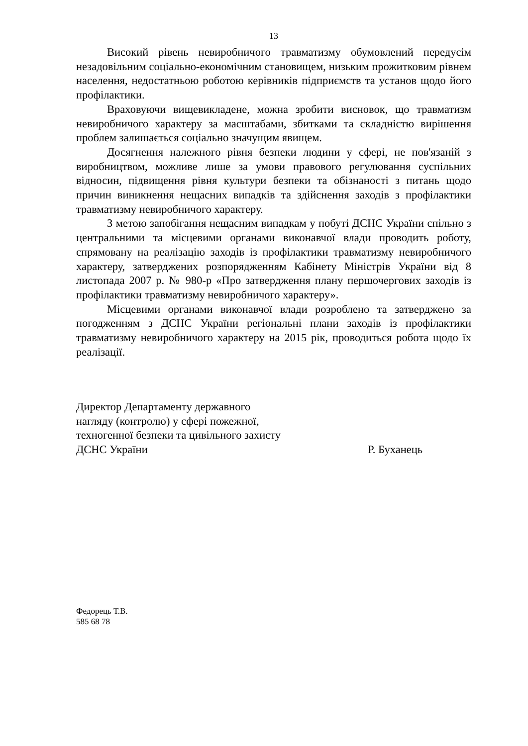13
Високий рівень невиробничого травматизму обумовлений передусім незадовільним соціально-економічним становищем, низьким прожитковим рівнем населення, недостатньою роботою керівників підприємств та установ щодо його профілактики.
Враховуючи вищевикладене, можна зробити висновок, що травматизм невиробничого характеру за масштабами, збитками та складністю вирішення проблем залишається соціально значущим явищем.
Досягнення належного рівня безпеки людини у сфері, не пов'язаній з виробництвом, можливе лише за умови правового регулювання суспільних відносин, підвищення рівня культури безпеки та обізнаності з питань щодо причин виникнення нещасних випадків та здійснення заходів з профілактики травматизму невиробничого характеру.
З метою запобігання нещасним випадкам у побуті ДСНС України спільно з центральними та місцевими органами виконавчої влади проводить роботу, спрямовану на реалізацію заходів із профілактики травматизму невиробничого характеру, затверджених розпорядженням Кабінету Міністрів України від 8 листопада 2007 р. № 980-р «Про затвердження плану першочергових заходів із профілактики травматизму невиробничого характеру».
Місцевими органами виконавчої влади розроблено та затверджено за погодженням з ДСНС України регіональні плани заходів із профілактики травматизму невиробничого характеру на 2015 рік, проводиться робота щодо їх реалізації.
Директор Департаменту державного
нагляду (контролю) у сфері пожежної,
техногенної безпеки та цивільного захисту
ДСНС України Р. Буханець
Федорець Т.В.
585 68 78